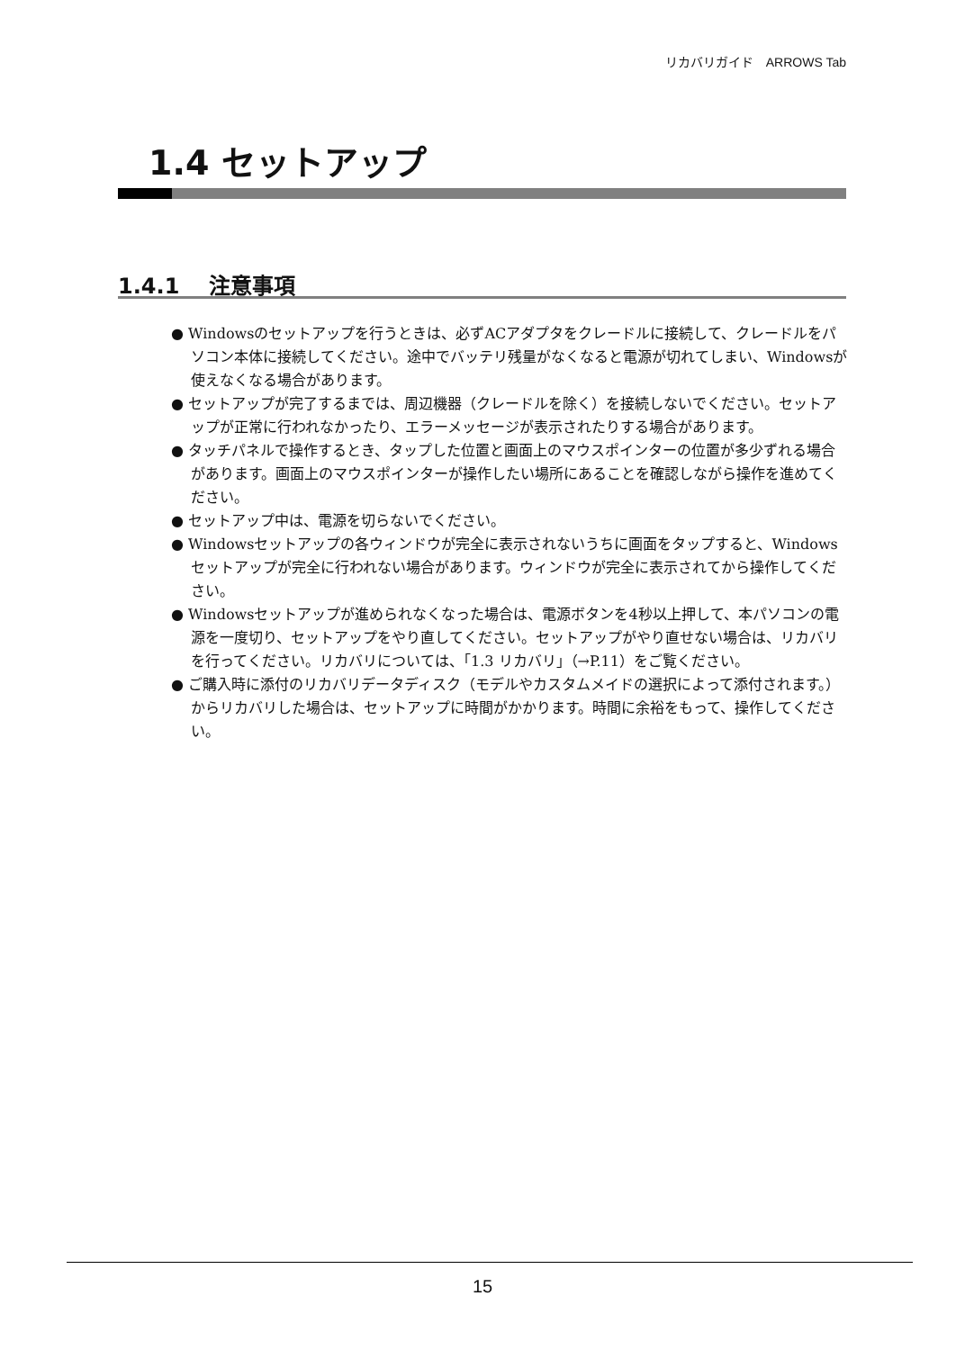リカバリガイド　ARROWS Tab
1.4 セットアップ
1.4.1　 注意事項
● Windowsのセットアップを行うときは、必ずACアダプタをクレードルに接続して、クレードルをパソコン本体に接続してください。途中でバッテリ残量がなくなると電源が切れてしまい、Windowsが使えなくなる場合があります。
● セットアップが完了するまでは、周辺機器（クレードルを除く）を接続しないでください。セットアップが正常に行われなかったり、エラーメッセージが表示されたりする場合があります。
● タッチパネルで操作するとき、タップした位置と画面上のマウスポインターの位置が多少ずれる場合があります。画面上のマウスポインターが操作したい場所にあることを確認しながら操作を進めてください。
● セットアップ中は、電源を切らないでください。
● Windowsセットアップの各ウィンドウが完全に表示されないうちに画面をタップすると、Windowsセットアップが完全に行われない場合があります。ウィンドウが完全に表示されてから操作してください。
● Windowsセットアップが進められなくなった場合は、電源ボタンを4秒以上押して、本パソコンの電源を一度切り、セットアップをやり直してください。セットアップがやり直せない場合は、リカバリを行ってください。リカバリについては、「1.3 リカバリ」（→P.11）をご覧ください。
● ご購入時に添付のリカバリデータディスク（モデルやカスタムメイドの選択によって添付されます。）からリカバリした場合は、セットアップに時間がかかります。時間に余裕をもって、操作してください。
15